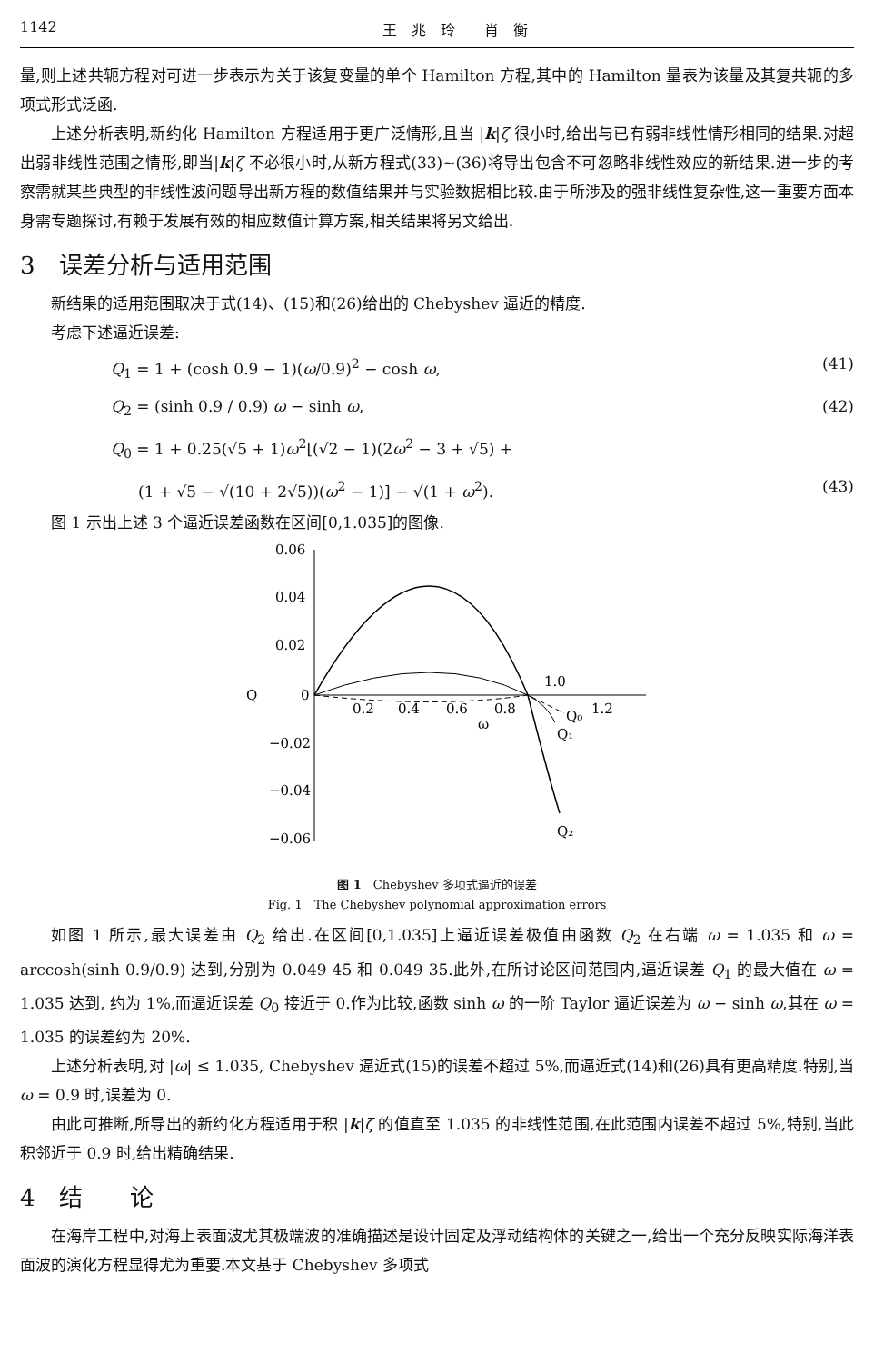1142 王　兆　玲　　肖　衡
量,则上述共轭方程对可进一步表示为关于该复变量的单个 Hamilton 方程,其中的 Hamilton 量表为该量及其复共轭的多项式形式泛函.
上述分析表明,新约化 Hamilton 方程适用于更广泛情形,且当 |k|ζ 很小时,给出与已有弱非线性情形相同的结果.对超出弱非线性范围之情形,即当|k|ζ 不必很小时,从新方程式(33)~(36)将导出包含不可忽略非线性效应的新结果.进一步的考察需就某些典型的非线性波问题导出新方程的数值结果并与实验数据相比较.由于所涉及的强非线性复杂性,这一重要方面本身需专题探讨,有赖于发展有效的相应数值计算方案,相关结果将另文给出.
3　误差分析与适用范围
新结果的适用范围取决于式(14)、(15)和(26)给出的 Chebyshev 逼近的精度.
考虑下述逼近误差:
Q<sub>1</sub> = 1 + (cosh 0.9 − 1)(ω/0.9)<sup>2</sup> − cosh ω, (41)
Q<sub>2</sub> = (sinh 0.9 / 0.9) ω − sinh ω, (42)
Q<sub>0</sub> = 1 + 0.25(√5 + 1)ω<sup>2</sup>[(√2 − 1)(2ω<sup>2</sup> − 3 + √5) +
(1 + √5 − √(10 + 2√5))(ω<sup>2</sup> − 1)] − √(1 + ω<sup>2</sup>). (43)
图 1 示出上述 3 个逼近误差函数在区间[0,1.035]的图像.
0.06
0.04
0.02
Q
0
−0.02
−0.04
−0.06
0.2
0.4
0.6
0.8
1.0
1.2
ω
Q₀
Q₁
Q₂
图 1　Chebyshev 多项式逼近的误差
Fig. 1　The Chebyshev polynomial approximation errors
如图 1 所示,最大误差由 Q<sub>2</sub> 给出.在区间[0,1.035]上逼近误差极值由函数 Q<sub>2</sub> 在右端 ω = 1.035 和 ω = arccosh(sinh 0.9/0.9) 达到,分别为 0.049 45 和 0.049 35.此外,在所讨论区间范围内,逼近误差 Q<sub>1</sub> 的最大值在 ω = 1.035 达到, 约为 1%,而逼近误差 Q<sub>0</sub> 接近于 0.作为比较,函数 sinh ω 的一阶 Taylor 逼近误差为 ω − sinh ω,其在 ω = 1.035 的误差约为 20%.
上述分析表明,对 |ω| ≤ 1.035, Chebyshev 逼近式(15)的误差不超过 5%,而逼近式(14)和(26)具有更高精度.特别,当 ω = 0.9 时,误差为 0.
由此可推断,所导出的新约化方程适用于积 |k|ζ 的值直至 1.035 的非线性范围,在此范围内误差不超过 5%,特别,当此积邻近于 0.9 时,给出精确结果.
4　结　　论
在海岸工程中,对海上表面波尤其极端波的准确描述是设计固定及浮动结构体的关键之一,给出一个充分反映实际海洋表面波的演化方程显得尤为重要.本文基于 Chebyshev 多项式